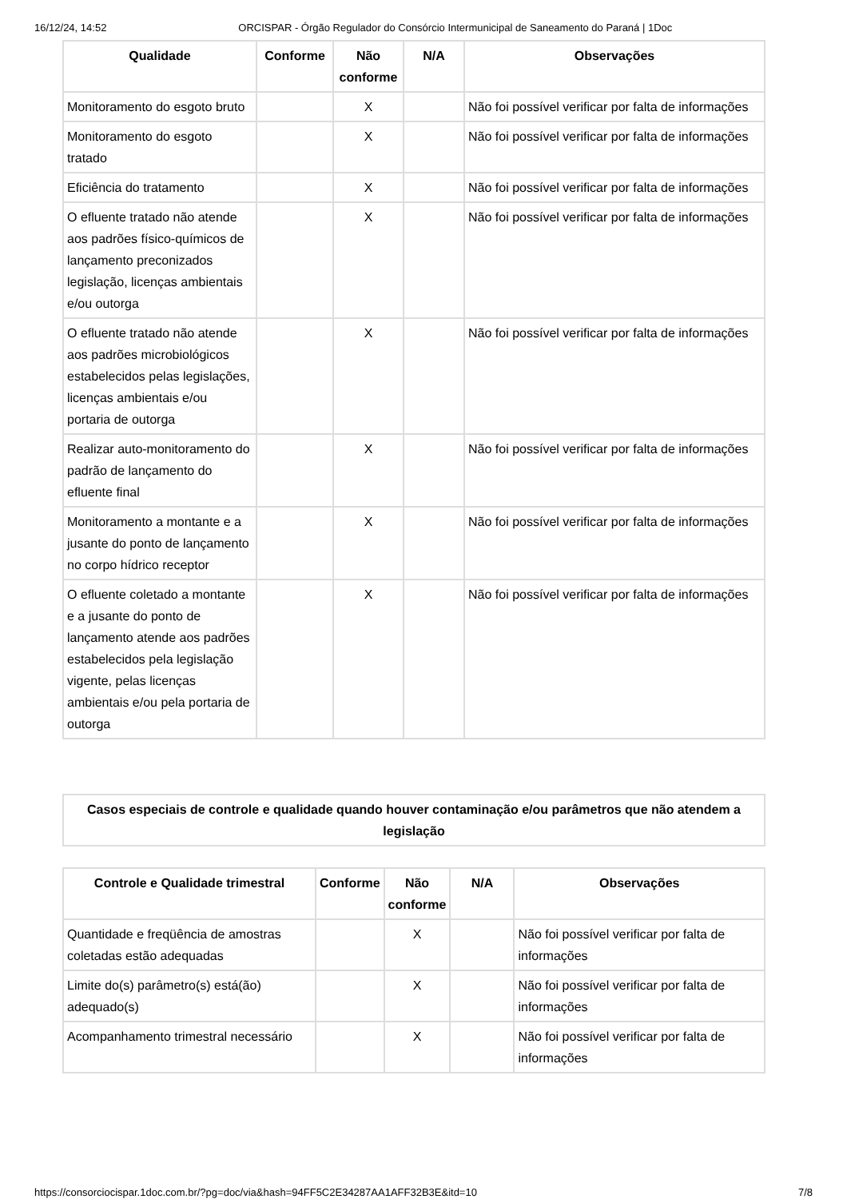16/12/24, 14:52 ORCISPAR - Órgão Regulador do Consórcio Intermunicipal de Saneamento do Paraná | 1Doc
| Qualidade | Conforme | Não conforme | N/A | Observações |
| --- | --- | --- | --- | --- |
| Monitoramento do esgoto bruto | | X | | Não foi possível verificar por falta de informações |
| Monitoramento do esgoto tratado | | X | | Não foi possível verificar por falta de informações |
| Eficiência do tratamento | | X | | Não foi possível verificar por falta de informações |
| O efluente tratado não atende aos padrões físico-químicos de lançamento preconizados legislação, licenças ambientais e/ou outorga | | X | | Não foi possível verificar por falta de informações |
| O efluente tratado não atende aos padrões microbiológicos estabelecidos pelas legislações, licenças ambientais e/ou portaria de outorga | | X | | Não foi possível verificar por falta de informações |
| Realizar auto-monitoramento do padrão de lançamento do efluente final | | X | | Não foi possível verificar por falta de informações |
| Monitoramento a montante e a jusante do ponto de lançamento no corpo hídrico receptor | | X | | Não foi possível verificar por falta de informações |
| O efluente coletado a montante e a jusante do ponto de lançamento atende aos padrões estabelecidos pela legislação vigente, pelas licenças ambientais e/ou pela portaria de outorga | | X | | Não foi possível verificar por falta de informações |
Casos especiais de controle e qualidade quando houver contaminação e/ou parâmetros que não atendem a legislação
| Controle e Qualidade trimestral | Conforme | Não conforme | N/A | Observações |
| --- | --- | --- | --- | --- |
| Quantidade e freqüência de amostras coletadas estão adequadas | | X | | Não foi possível verificar por falta de informações |
| Limite do(s) parâmetro(s) está(ão) adequado(s) | | X | | Não foi possível verificar por falta de informações |
| Acompanhamento trimestral necessário | | X | | Não foi possível verificar por falta de informações |
https://consorciocispar.1doc.com.br/?pg=doc/via&hash=94FF5C2E34287AA1AFF32B3E&itd=10 7/8